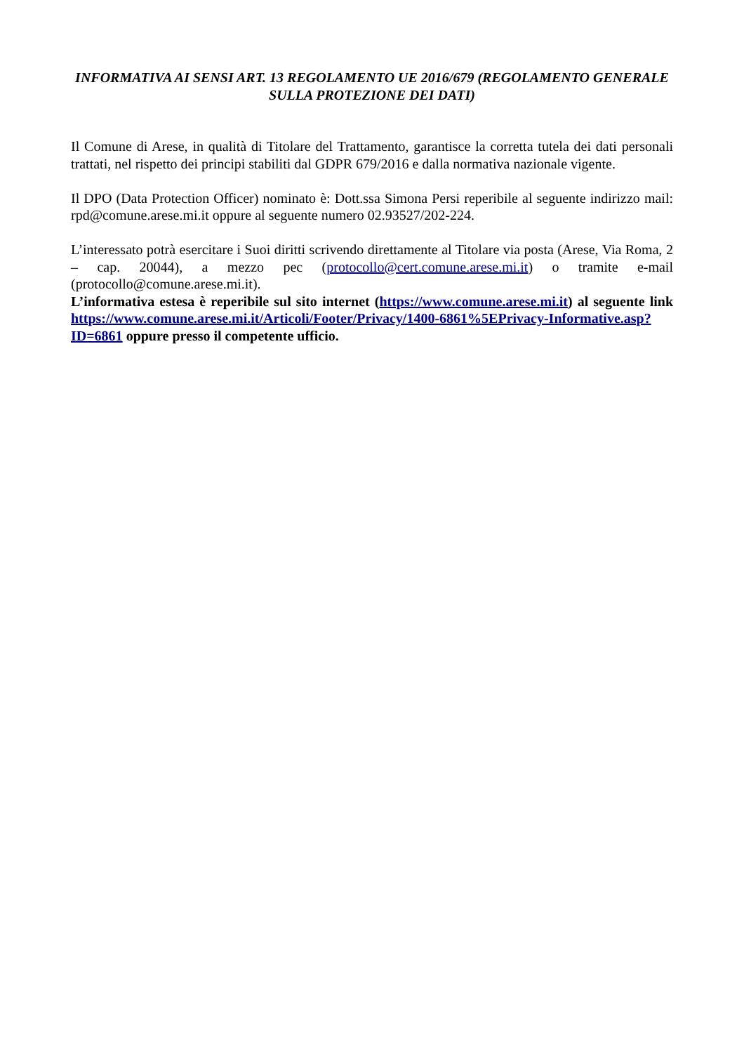INFORMATIVA AI SENSI ART. 13 REGOLAMENTO UE 2016/679 (REGOLAMENTO GENERALE SULLA PROTEZIONE DEI DATI)
Il Comune di Arese, in qualità di Titolare del Trattamento, garantisce la corretta tutela dei dati personali trattati, nel rispetto dei principi stabiliti dal GDPR 679/2016 e dalla normativa nazionale vigente.
Il DPO (Data Protection Officer) nominato è: Dott.ssa Simona Persi reperibile al seguente indirizzo mail: rpd@comune.arese.mi.it oppure al seguente numero 02.93527/202-224.
L’interessato potrà esercitare i Suoi diritti scrivendo direttamente al Titolare via posta (Arese, Via Roma, 2 – cap. 20044), a mezzo pec (protocollo@cert.comune.arese.mi.it) o tramite e-mail (protocollo@comune.arese.mi.it).
L’informativa estesa è reperibile sul sito internet (https://www.comune.arese.mi.it) al seguente link https://www.comune.arese.mi.it/Articoli/Footer/Privacy/1400-6861%5EPrivacy-Informative.asp?ID=6861 oppure presso il competente ufficio.